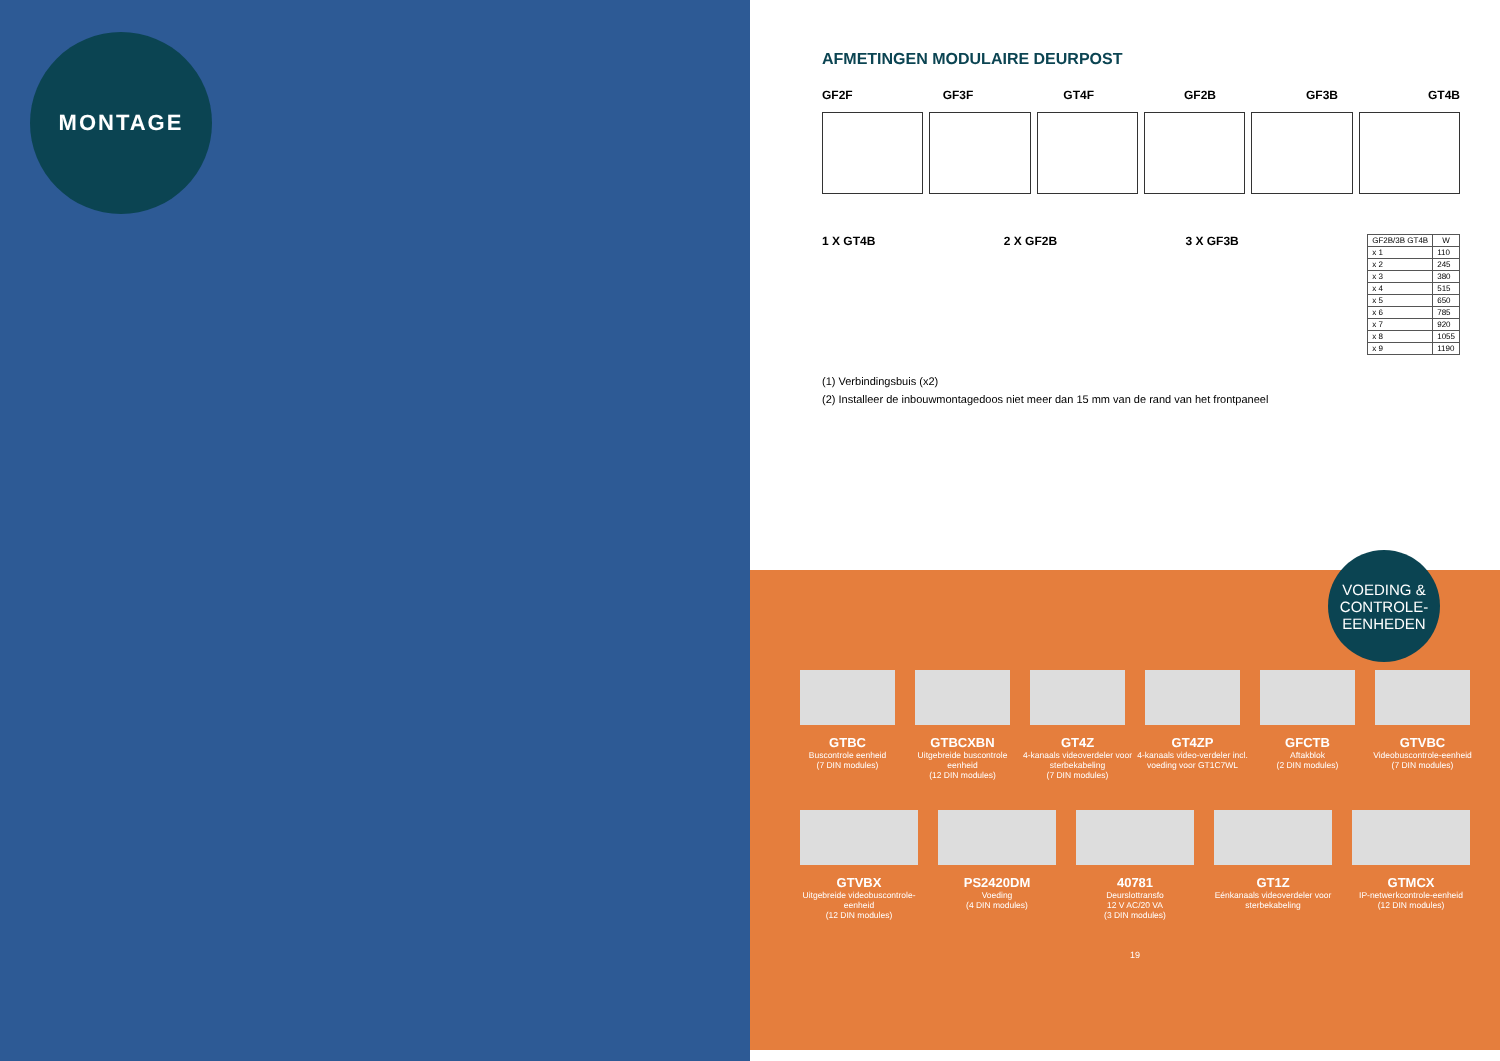MONTAGE
AFMETINGEN MODULAIRE DEURPOST
GF2F GF3F GT4F GF2B GF3B GT4B
1 X GT4B 2 X GF2B 3 X GF3B
| GF2B/3B GT4B | W |
| --- | --- |
| x 1 | 110 |
| x 2 | 245 |
| x 3 | 380 |
| x 4 | 515 |
| x 5 | 650 |
| x 6 | 785 |
| x 7 | 920 |
| x 8 | 1055 |
| x 9 | 1190 |
(1) Verbindingsbuis (x2)
(2) Installeer de inbouwmontagedoos niet meer dan 15 mm van de rand van het frontpaneel
VOEDING &
CONTROLE-
EENHEDEN
GTBC
Buscontrole eenheid
(7 DIN modules)
GTBCXBN
Uitgebreide buscontrole eenheid
(12 DIN modules)
GT4Z
4-kanaals videoverdeler voor sterbekabeling
(7 DIN modules)
GT4ZP
4-kanaals video-verdeler incl. voeding voor GT1C7WL
GFCTB
Aftakblok
(2 DIN modules)
GTVBC
Videobuscontrole-eenheid
(7 DIN modules)
GTVBX
Uitgebreide videobuscontrole-eenheid
(12 DIN modules)
PS2420DM
Voeding
(4 DIN modules)
40781
Deurslottransfo
12 V AC/20 VA
(3 DIN modules)
GT1Z
Eénkanaals videoverdeler voor sterbekabeling
GTMCX
IP-netwerkcontrole-eenheid
(12 DIN modules)
19